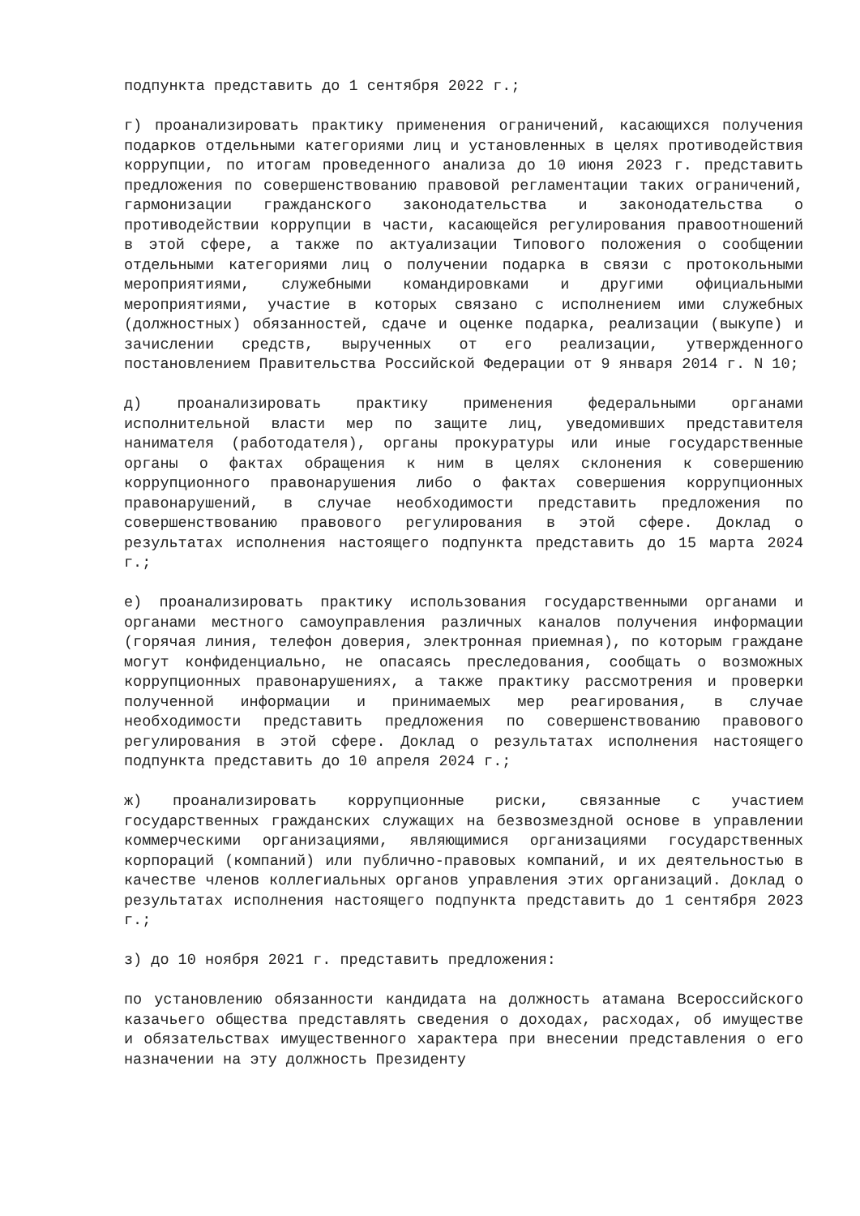подпункта представить до 1 сентября 2022 г.;
г) проанализировать практику применения ограничений, касающихся получения подарков отдельными категориями лиц и установленных в целях противодействия коррупции, по итогам проведенного анализа до 10 июня 2023 г. представить предложения по совершенствованию правовой регламентации таких ограничений, гармонизации гражданского законодательства и законодательства о противодействии коррупции в части, касающейся регулирования правоотношений в этой сфере, а также по актуализации Типового положения о сообщении отдельными категориями лиц о получении подарка в связи с протокольными мероприятиями, служебными командировками и другими официальными мероприятиями, участие в которых связано с исполнением ими служебных (должностных) обязанностей, сдаче и оценке подарка, реализации (выкупе) и зачислении средств, вырученных от его реализации, утвержденного постановлением Правительства Российской Федерации от 9 января 2014 г. N 10;
д) проанализировать практику применения федеральными органами исполнительной власти мер по защите лиц, уведомивших представителя нанимателя (работодателя), органы прокуратуры или иные государственные органы о фактах обращения к ним в целях склонения к совершению коррупционного правонарушения либо о фактах совершения коррупционных правонарушений, в случае необходимости представить предложения по совершенствованию правового регулирования в этой сфере. Доклад о результатах исполнения настоящего подпункта представить до 15 марта 2024 г.;
е) проанализировать практику использования государственными органами и органами местного самоуправления различных каналов получения информации (горячая линия, телефон доверия, электронная приемная), по которым граждане могут конфиденциально, не опасаясь преследования, сообщать о возможных коррупционных правонарушениях, а также практику рассмотрения и проверки полученной информации и принимаемых мер реагирования, в случае необходимости представить предложения по совершенствованию правового регулирования в этой сфере. Доклад о результатах исполнения настоящего подпункта представить до 10 апреля 2024 г.;
ж) проанализировать коррупционные риски, связанные с участием государственных гражданских служащих на безвозмездной основе в управлении коммерческими организациями, являющимися организациями государственных корпораций (компаний) или публично-правовых компаний, и их деятельностью в качестве членов коллегиальных органов управления этих организаций. Доклад о результатах исполнения настоящего подпункта представить до 1 сентября 2023 г.;
з) до 10 ноября 2021 г. представить предложения:
по установлению обязанности кандидата на должность атамана Всероссийского казачьего общества представлять сведения о доходах, расходах, об имуществе и обязательствах имущественного характера при внесении представления о его назначении на эту должность Президенту